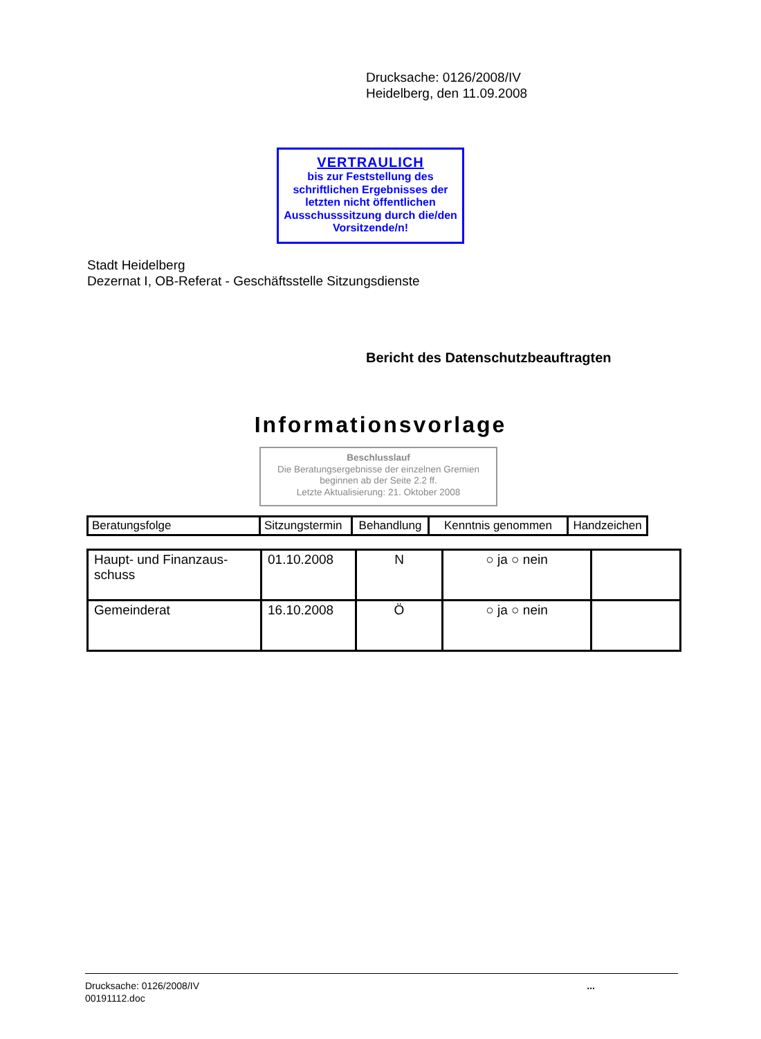Drucksache: 0126/2008/IV
Heidelberg, den 11.09.2008
VERTRAULICH
bis zur Feststellung des schriftlichen Ergebnisses der letzten nicht öffentlichen Ausschusssitzung durch die/den Vorsitzende/n!
Stadt Heidelberg
Dezernat I, OB-Referat - Geschäftsstelle Sitzungsdienste
Bericht des Datenschutzbeauftragten
Informationsvorlage
Beschlusslauf
Die Beratungsergebnisse der einzelnen Gremien beginnen ab der Seite 2.2 ff.
Letzte Aktualisierung: 21. Oktober 2008
| Beratungsfolge | Sitzungstermin | Behandlung | Kenntnis genommen | Handzeichen |
| --- | --- | --- | --- | --- |
| Haupt- und Finanzaus- schuss | 01.10.2008 | N | ○ ja ○ nein | |
| Gemeinderat | 16.10.2008 | Ö | ○ ja ○ nein | |
Drucksache: 0126/2008/IV
00191112.doc
...